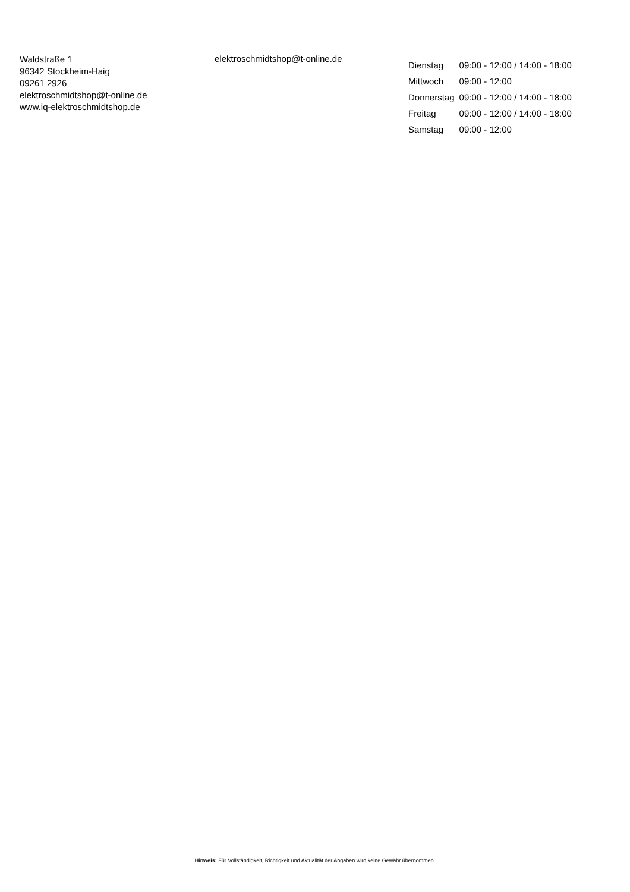Waldstraße 1
96342 Stockheim-Haig
09261 2926
elektroschmidtshop@t-online.de
www.iq-elektroschmidtshop.de
elektroschmidtshop@t-online.de
| Dienstag | 09:00 - 12:00 / 14:00 - 18:00 |
| Mittwoch | 09:00 - 12:00 |
| Donnerstag | 09:00 - 12:00 / 14:00 - 18:00 |
| Freitag | 09:00 - 12:00 / 14:00 - 18:00 |
| Samstag | 09:00 - 12:00 |
Hinweis: Für Vollständigkeit, Richtigkeit und Aktualität der Angaben wird keine Gewähr übernommen.